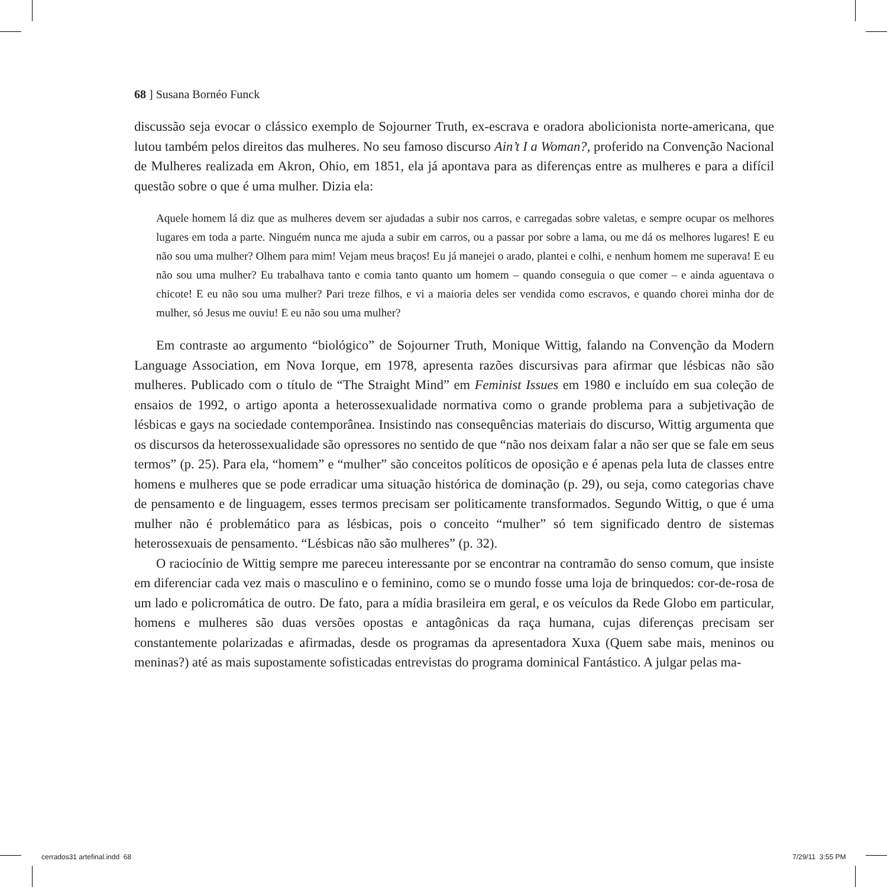68 ] Susana Bornéo Funck
discussão seja evocar o clássico exemplo de Sojourner Truth, ex-escrava e oradora abolicionista norte-americana, que lutou também pelos direitos das mulheres. No seu famoso discurso Ain’t I a Woman?, proferido na Convenção Nacional de Mulheres realizada em Akron, Ohio, em 1851, ela já apontava para as diferenças entre as mulheres e para a difícil questão sobre o que é uma mulher. Dizia ela:
Aquele homem lá diz que as mulheres devem ser ajudadas a subir nos carros, e carregadas sobre valetas, e sempre ocupar os melhores lugares em toda a parte. Ninguém nunca me ajuda a subir em carros, ou a passar por sobre a lama, ou me dá os melhores lugares! E eu não sou uma mulher? Olhem para mim! Vejam meus braços! Eu já manejei o arado, plantei e colhi, e nenhum homem me superava! E eu não sou uma mulher? Eu trabalhava tanto e comia tanto quanto um homem – quando conseguia o que comer – e ainda aguentava o chicote! E eu não sou uma mulher? Pari treze filhos, e vi a maioria deles ser vendida como escravos, e quando chorei minha dor de mulher, só Jesus me ouviu! E eu não sou uma mulher?
Em contraste ao argumento “biológico” de Sojourner Truth, Monique Wittig, falando na Convenção da Modern Language Association, em Nova Iorque, em 1978, apresenta razões discursivas para afirmar que lésbicas não são mulheres. Publicado com o título de “The Straight Mind” em Feminist Issues em 1980 e incluído em sua coleção de ensaios de 1992, o artigo aponta a heterossexualidade normativa como o grande problema para a subjetivação de lésbicas e gays na sociedade contemporânea. Insistindo nas consequências materiais do discurso, Wittig argumenta que os discursos da heterossexualidade são opressores no sentido de que “não nos deixam falar a não ser que se fale em seus termos” (p. 25). Para ela, “homem” e “mulher” são conceitos políticos de oposição e é apenas pela luta de classes entre homens e mulheres que se pode erradicar uma situação histórica de dominação (p. 29), ou seja, como categorias chave de pensamento e de linguagem, esses termos precisam ser politicamente transformados. Segundo Wittig, o que é uma mulher não é problemático para as lésbicas, pois o conceito “mulher” só tem significado dentro de sistemas heterossexuais de pensamento. “Lésbicas não são mulheres” (p. 32).
O raciocínio de Wittig sempre me pareceu interessante por se encontrar na contramão do senso comum, que insiste em diferenciar cada vez mais o masculino e o feminino, como se o mundo fosse uma loja de brinquedos: cor-de-rosa de um lado e policromática de outro. De fato, para a mídia brasileira em geral, e os veículos da Rede Globo em particular, homens e mulheres são duas versões opostas e antagônicas da raça humana, cujas diferenças precisam ser constantemente polarizadas e afirmadas, desde os programas da apresentadora Xuxa (Quem sabe mais, meninos ou meninas?) até as mais supostamente sofisticadas entrevistas do programa dominical Fantástico. A julgar pelas ma-
cerrados31 artefinal.indd 68 7/29/11 3:55 PM